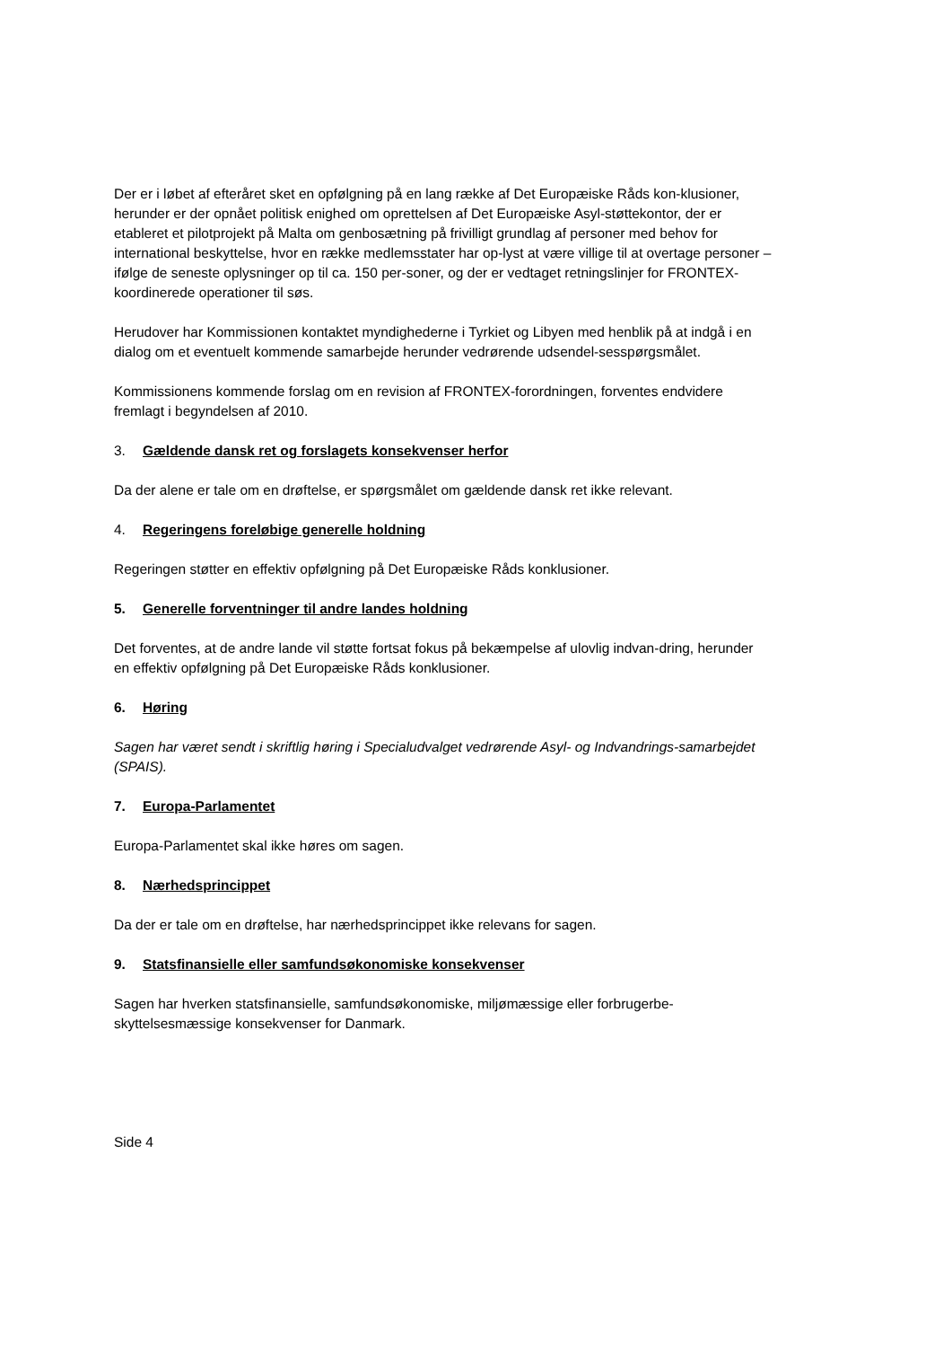Der er i løbet af efteråret sket en opfølgning på en lang række af Det Europæiske Råds kon-klusioner, herunder er der opnået politisk enighed om oprettelsen af Det Europæiske Asyl-støttekontor, der er etableret et pilotprojekt på Malta om genbosætning på frivilligt grundlag af personer med behov for international beskyttelse, hvor en række medlemsstater har op-lyst at være villige til at overtage personer – ifølge de seneste oplysninger op til ca. 150 per-soner, og der er vedtaget retningslinjer for FRONTEX-koordinerede operationer til søs.
Herudover har Kommissionen kontaktet myndighederne i Tyrkiet og Libyen med henblik på at indgå i en dialog om et eventuelt kommende samarbejde herunder vedrørende udsendel-sesspørgsmålet.
Kommissionens kommende forslag om en revision af FRONTEX-forordningen, forventes endvidere fremlagt i begyndelsen af 2010.
3. Gældende dansk ret og forslagets konsekvenser herfor
Da der alene er tale om en drøftelse, er spørgsmålet om gældende dansk ret ikke relevant.
4. Regeringens foreløbige generelle holdning
Regeringen støtter en effektiv opfølgning på Det Europæiske Råds konklusioner.
5. Generelle forventninger til andre landes holdning
Det forventes, at de andre lande vil støtte fortsat fokus på bekæmpelse af ulovlig indvan-dring, herunder en effektiv opfølgning på Det Europæiske Råds konklusioner.
6. Høring
Sagen har været sendt i skriftlig høring i Specialudvalget vedrørende Asyl- og Indvandrings-samarbejdet (SPAIS).
7. Europa-Parlamentet
Europa-Parlamentet skal ikke høres om sagen.
8. Nærhedsprincippet
Da der er tale om en drøftelse, har nærhedsprincippet ikke relevans for sagen.
9. Statsfinansielle eller samfundsøkonomiske konsekvenser
Sagen har hverken statsfinansielle, samfundsøkonomiske, miljømæssige eller forbrugerbe-skyttelsesmæssige konsekvenser for Danmark.
Side 4